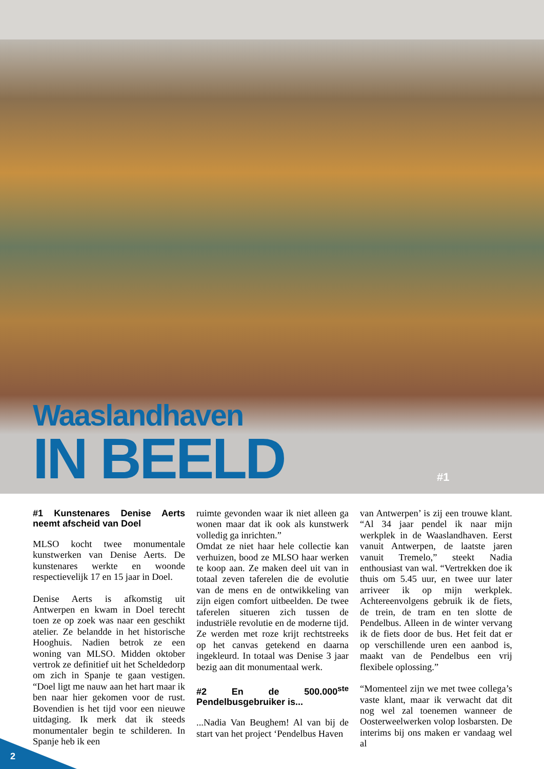Waaslandhaven
IN BEELD
#1
#1 Kunstenares Denise Aerts neemt afscheid van Doel
MLSO kocht twee monumentale kunstwerken van Denise Aerts. De kunstenares werkte en woonde respectievelijk 17 en 15 jaar in Doel.
Denise Aerts is afkomstig uit Antwerpen en kwam in Doel terecht toen ze op zoek was naar een geschikt atelier. Ze belandde in het historische Hooghuis. Nadien betrok ze een woning van MLSO. Midden oktober vertrok ze definitief uit het Scheldedorp om zich in Spanje te gaan vestigen. “Doel ligt me nauw aan het hart maar ik ben naar hier gekomen voor de rust. Bovendien is het tijd voor een nieuwe uitdaging. Ik merk dat ik steeds monumentaler begin te schilderen. In Spanje heb ik een
ruimte gevonden waar ik niet alleen ga wonen maar dat ik ook als kunstwerk volledig ga inrichten.”
Omdat ze niet haar hele collectie kan verhuizen, bood ze MLSO haar werken te koop aan. Ze maken deel uit van in totaal zeven taferelen die de evolutie van de mens en de ontwikkeling van zijn eigen comfort uitbeelden. De twee taferelen situeren zich tussen de industriële revolutie en de moderne tijd. Ze werden met roze krijt rechtstreeks op het canvas getekend en daarna ingekleurd. In totaal was Denise 3 jaar bezig aan dit monumentaal werk.
#2 En de 500.000<sup>ste</sup> Pendelbusgebruiker is...
...Nadia Van Beughem! Al van bij de start van het project ‘Pendelbus Haven
van Antwerpen’ is zij een trouwe klant. “Al 34 jaar pendel ik naar mijn werkplek in de Waaslandhaven. Eerst vanuit Antwerpen, de laatste jaren vanuit Tremelo,” steekt Nadia enthousiast van wal. “Vertrekken doe ik thuis om 5.45 uur, en twee uur later arriveer ik op mijn werkplek. Achtereenvolgens gebruik ik de fiets, de trein, de tram en ten slotte de Pendelbus. Alleen in de winter vervang ik de fiets door de bus. Het feit dat er op verschillende uren een aanbod is, maakt van de Pendelbus een vrij flexibele oplossing.”
“Momenteel zijn we met twee collega’s vaste klant, maar ik verwacht dat dit nog wel zal toenemen wanneer de Oosterweelwerken volop losbarsten. De interims bij ons maken er vandaag wel al
2